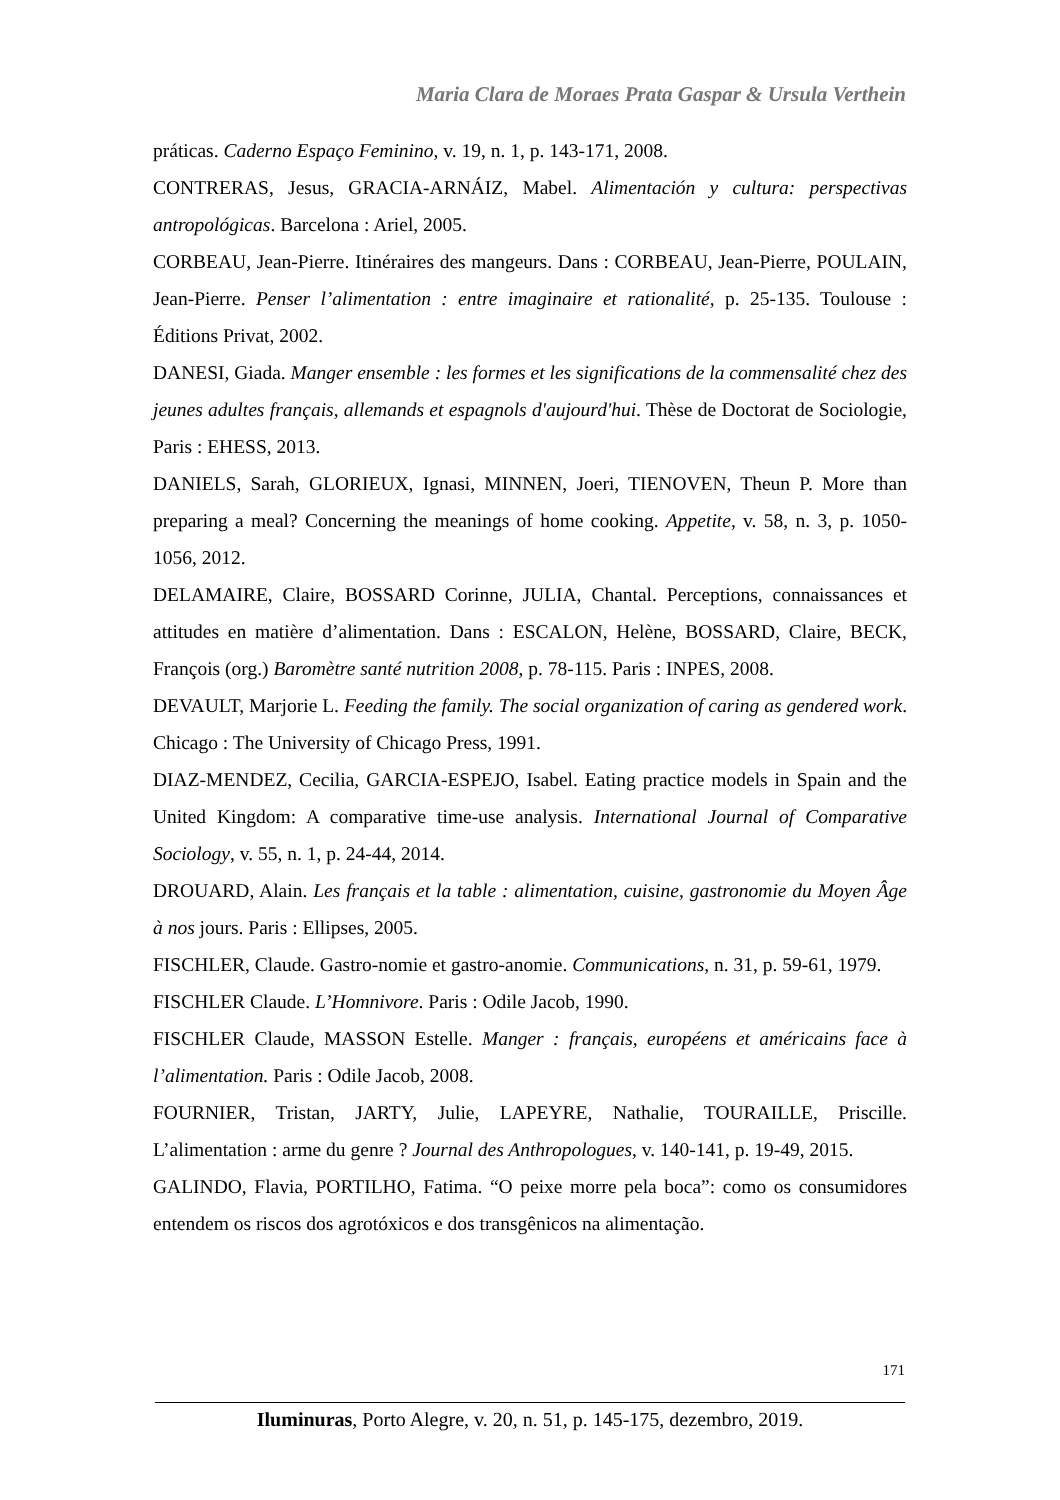Maria Clara de Moraes Prata Gaspar & Ursula Verthein
práticas. Caderno Espaço Feminino, v. 19, n. 1, p. 143-171, 2008.
CONTRERAS, Jesus, GRACIA-ARNÁIZ, Mabel. Alimentación y cultura: perspectivas antropológicas. Barcelona : Ariel, 2005.
CORBEAU, Jean-Pierre. Itinéraires des mangeurs. Dans : CORBEAU, Jean-Pierre, POULAIN, Jean-Pierre. Penser l’alimentation : entre imaginaire et rationalité, p. 25-135. Toulouse : Éditions Privat, 2002.
DANESI, Giada. Manger ensemble : les formes et les significations de la commensalité chez des jeunes adultes français, allemands et espagnols d'aujourd'hui. Thèse de Doctorat de Sociologie, Paris : EHESS, 2013.
DANIELS, Sarah, GLORIEUX, Ignasi, MINNEN, Joeri, TIENOVEN, Theun P. More than preparing a meal? Concerning the meanings of home cooking. Appetite, v. 58, n. 3, p. 1050-1056, 2012.
DELAMAIRE, Claire, BOSSARD Corinne, JULIA, Chantal. Perceptions, connaissances et attitudes en matière d’alimentation. Dans : ESCALON, Helène, BOSSARD, Claire, BECK, François (org.) Baromètre santé nutrition 2008, p. 78-115. Paris : INPES, 2008.
DEVAULT, Marjorie L. Feeding the family. The social organization of caring as gendered work. Chicago : The University of Chicago Press, 1991.
DIAZ-MENDEZ, Cecilia, GARCIA-ESPEJO, Isabel. Eating practice models in Spain and the United Kingdom: A comparative time-use analysis. International Journal of Comparative Sociology, v. 55, n. 1, p. 24-44, 2014.
DROUARD, Alain. Les français et la table : alimentation, cuisine, gastronomie du Moyen Âge à nos jours. Paris : Ellipses, 2005.
FISCHLER, Claude. Gastro-nomie et gastro-anomie. Communications, n. 31, p. 59-61, 1979.
FISCHLER Claude. L’Homnivore. Paris : Odile Jacob, 1990.
FISCHLER Claude, MASSON Estelle. Manger : français, européens et américains face à l’alimentation. Paris : Odile Jacob, 2008.
FOURNIER, Tristan, JARTY, Julie, LAPEYRE, Nathalie, TOURAILLE, Priscille. L’alimentation : arme du genre ? Journal des Anthropologues, v. 140-141, p. 19-49, 2015.
GALINDO, Flavia, PORTILHO, Fatima. “O peixe morre pela boca”: como os consumidores entendem os riscos dos agrotóxicos e dos transgênicos na alimentação.
171
Iluminuras, Porto Alegre, v. 20, n. 51, p. 145-175, dezembro, 2019.